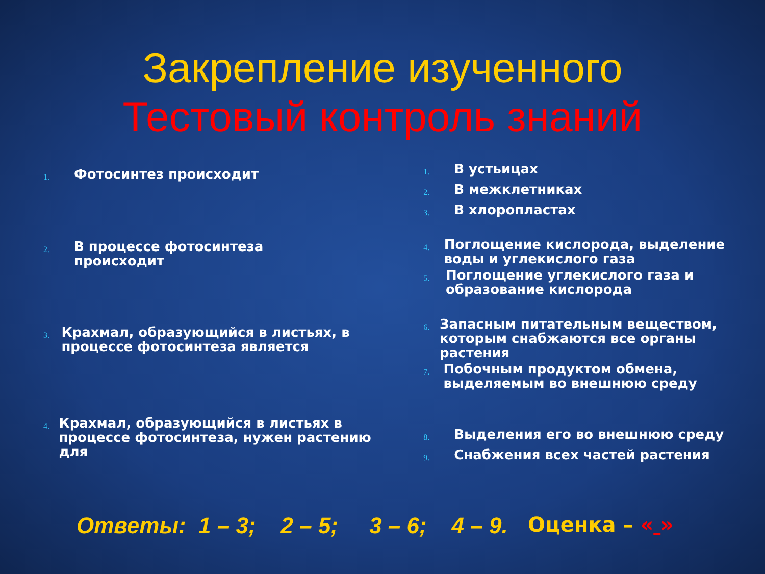Закрепление изученного
Тестовый контроль знаний
1. Фотосинтез происходит
2. В процессе фотосинтеза
происходит
3. Крахмал, образующийся в листьях, в процессе фотосинтеза является
4. Крахмал, образующийся в листьях в процессе фотосинтеза, нужен растению для
1. В устьицах
2. В межклетниках
3. В хлоропластах
4. Поглощение кислорода, выделение воды и углекислого газа
5. Поглощение углекислого газа и образование кислорода
6. Запасным питательным веществом, которым снабжаются все органы растения
7. Побочным продуктом обмена, выделяемым во внешнюю среду
8. Выделения его во внешнюю среду
9. Снабжения всех частей растения
Ответы: 1 – 3; 2 – 5; 3 – 6; 4 – 9.
Оценка – « »